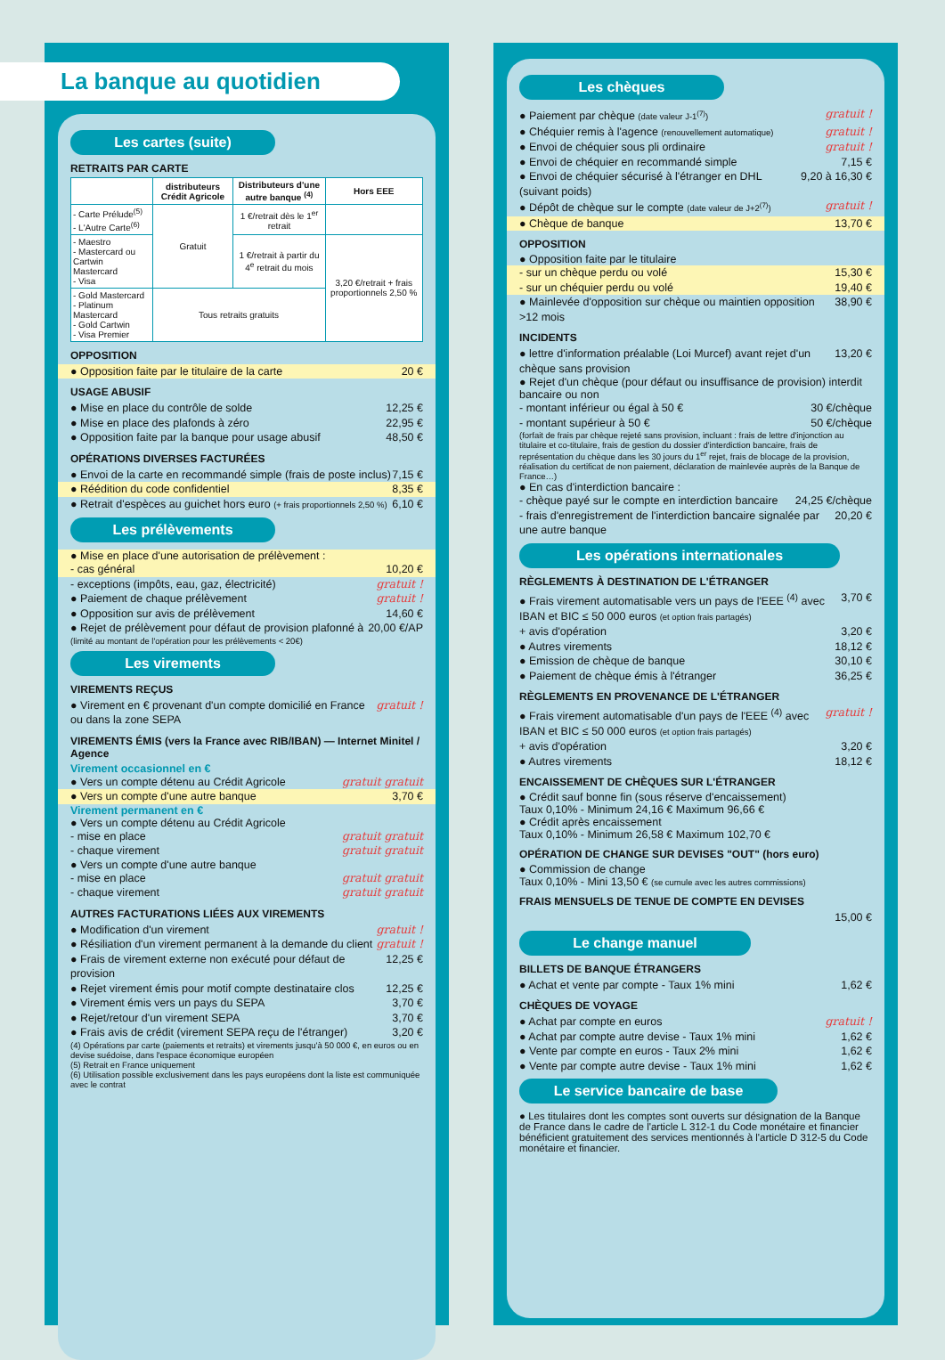La banque au quotidien
Les cartes (suite)
RETRAITS PAR CARTE
| | distributeurs Crédit Agricole | Distributeurs d'une autre banque <sup>(4)</sup> | Hors EEE |
| --- | --- | --- | --- |
| - Carte Prélude<sup>(5)</sup> - L'Autre Carte<sup>(6)</sup> | Gratuit | 1 €/retrait dès le 1<sup>er</sup> retrait | |
| - Maestro - Mastercard ou Cartwin Mastercard - Visa | | 1 €/retrait à partir du 4<sup>e</sup> retrait du mois | 3,20 €/retrait + frais proportionnels 2,50 % |
| - Gold Mastercard - Platinum Mastercard - Gold Cartwin - Visa Premier | Tous retraits gratuits | | |
OPPOSITION
● Opposition faite par le titulaire de la carte 20 €
USAGE ABUSIF
● Mise en place du contrôle de solde 12,25 €
● Mise en place des plafonds à zéro 22,95 €
● Opposition faite par la banque pour usage abusif 48,50 €
OPÉRATIONS DIVERSES FACTURÉES
● Envoi de la carte en recommandé simple (frais de poste inclus) 7,15 €
● Réédition du code confidentiel 8,35 €
● Retrait d'espèces au guichet hors euro (+ frais proportionnels 2,50 %) 6,10 €
Les prélèvements
● Mise en place d'une autorisation de prélèvement :
- cas général 10,20 €
- exceptions (impôts, eau, gaz, électricité) gratuit !
● Paiement de chaque prélèvement gratuit !
● Opposition sur avis de prélèvement 14,60 €
● Rejet de prélèvement pour défaut de provision plafonné à 20,00 €/AP
(limité au montant de l'opération pour les prélèvements < 20€)
Les virements
VIREMENTS REÇUS
● Virement en € provenant d'un compte domicilié en France ou dans la zone SEPA gratuit !
VIREMENTS ÉMIS (vers la France avec RIB/IBAN) — Internet Minitel / Agence
Virement occasionnel en €
● Vers un compte détenu au Crédit Agricole gratuit gratuit
● Vers un compte d'une autre banque 3,70 €
Virement permanent en €
● Vers un compte détenu au Crédit Agricole
- mise en place gratuit gratuit
- chaque virement gratuit gratuit
● Vers un compte d'une autre banque
- mise en place gratuit gratuit
- chaque virement gratuit gratuit
AUTRES FACTURATIONS LIÉES AUX VIREMENTS
● Modification d'un virement gratuit !
● Résiliation d'un virement permanent à la demande du client gratuit !
● Frais de virement externe non exécuté pour défaut de provision 12,25 €
● Rejet virement émis pour motif compte destinataire clos 12,25 €
● Virement émis vers un pays du SEPA 3,70 €
● Rejet/retour d'un virement SEPA 3,70 €
● Frais avis de crédit (virement SEPA reçu de l'étranger) 3,20 €
(4) Opérations par carte (paiements et retraits) et virements jusqu'à 50 000 €, en euros ou en devise suédoise, dans l'espace économique européen
(5) Retrait en France uniquement
(6) Utilisation possible exclusivement dans les pays européens dont la liste est communiquée avec le contrat
Les chèques
● Paiement par chèque (date valeur J-1<sup>(7)</sup>) gratuit !
● Chéquier remis à l'agence (renouvellement automatique) gratuit !
● Envoi de chéquier sous pli ordinaire gratuit !
● Envoi de chéquier en recommandé simple 7,15 €
● Envoi de chéquier sécurisé à l'étranger en DHL (suivant poids) 9,20 à 16,30 €
● Dépôt de chèque sur le compte (date valeur de J+2<sup>(7)</sup>) gratuit !
● Chèque de banque 13,70 €
OPPOSITION
● Opposition faite par le titulaire
- sur un chèque perdu ou volé 15,30 €
- sur un chéquier perdu ou volé 19,40 €
● Mainlevée d'opposition sur chèque ou maintien opposition >12 mois 38,90 €
INCIDENTS
● lettre d'information préalable (Loi Murcef) avant rejet d'un chèque sans provision 13,20 €
● Rejet d'un chèque (pour défaut ou insuffisance de provision) interdit bancaire ou non
- montant inférieur ou égal à 50 € 30 €/chèque
- montant supérieur à 50 € 50 €/chèque
(forfait de frais par chèque rejeté sans provision, incluant : frais de lettre d'injonction au titulaire et co-titulaire, frais de gestion du dossier d'interdiction bancaire, frais de représentation du chèque dans les 30 jours du 1<sup>er</sup> rejet, frais de blocage de la provision, réalisation du certificat de non paiement, déclaration de mainlevée auprès de la Banque de France…)
● En cas d'interdiction bancaire :
- chèque payé sur le compte en interdiction bancaire 24,25 €/chèque
- frais d'enregistrement de l'interdiction bancaire signalée par une autre banque 20,20 €
Les opérations internationales
RÈGLEMENTS À DESTINATION DE L'ÉTRANGER
● Frais virement automatisable vers un pays de l'EEE <sup>(4)</sup> avec IBAN et BIC ≤ 50 000 euros (et option frais partagés) 3,70 €
+ avis d'opération 3,20 €
● Autres virements 18,12 €
● Emission de chèque de banque 30,10 €
● Paiement de chèque émis à l'étranger 36,25 €
RÈGLEMENTS EN PROVENANCE DE L'ÉTRANGER
● Frais virement automatisable d'un pays de l'EEE <sup>(4)</sup> avec IBAN et BIC ≤ 50 000 euros (et option frais partagés) gratuit !
+ avis d'opération 3,20 €
● Autres virements 18,12 €
ENCAISSEMENT DE CHÈQUES SUR L'ÉTRANGER
● Crédit sauf bonne fin (sous réserve d'encaissement)
Taux 0,10% - Minimum 24,16 € Maximum 96,66 €
● Crédit après encaissement
Taux 0,10% - Minimum 26,58 € Maximum 102,70 €
OPÉRATION DE CHANGE SUR DEVISES "OUT" (hors euro)
● Commission de change
Taux 0,10% - Mini 13,50 € (se cumule avec les autres commissions)
FRAIS MENSUELS DE TENUE DE COMPTE EN DEVISES
15,00 €
Le change manuel
BILLETS DE BANQUE ÉTRANGERS
● Achat et vente par compte - Taux 1% mini 1,62 €
CHÈQUES DE VOYAGE
● Achat par compte en euros gratuit !
● Achat par compte autre devise - Taux 1% mini 1,62 €
● Vente par compte en euros - Taux 2% mini 1,62 €
● Vente par compte autre devise - Taux 1% mini 1,62 €
Le service bancaire de base
● Les titulaires dont les comptes sont ouverts sur désignation de la Banque de France dans le cadre de l'article L 312-1 du Code monétaire et financier bénéficient gratuitement des services mentionnés à l'article D 312-5 du Code monétaire et financier.